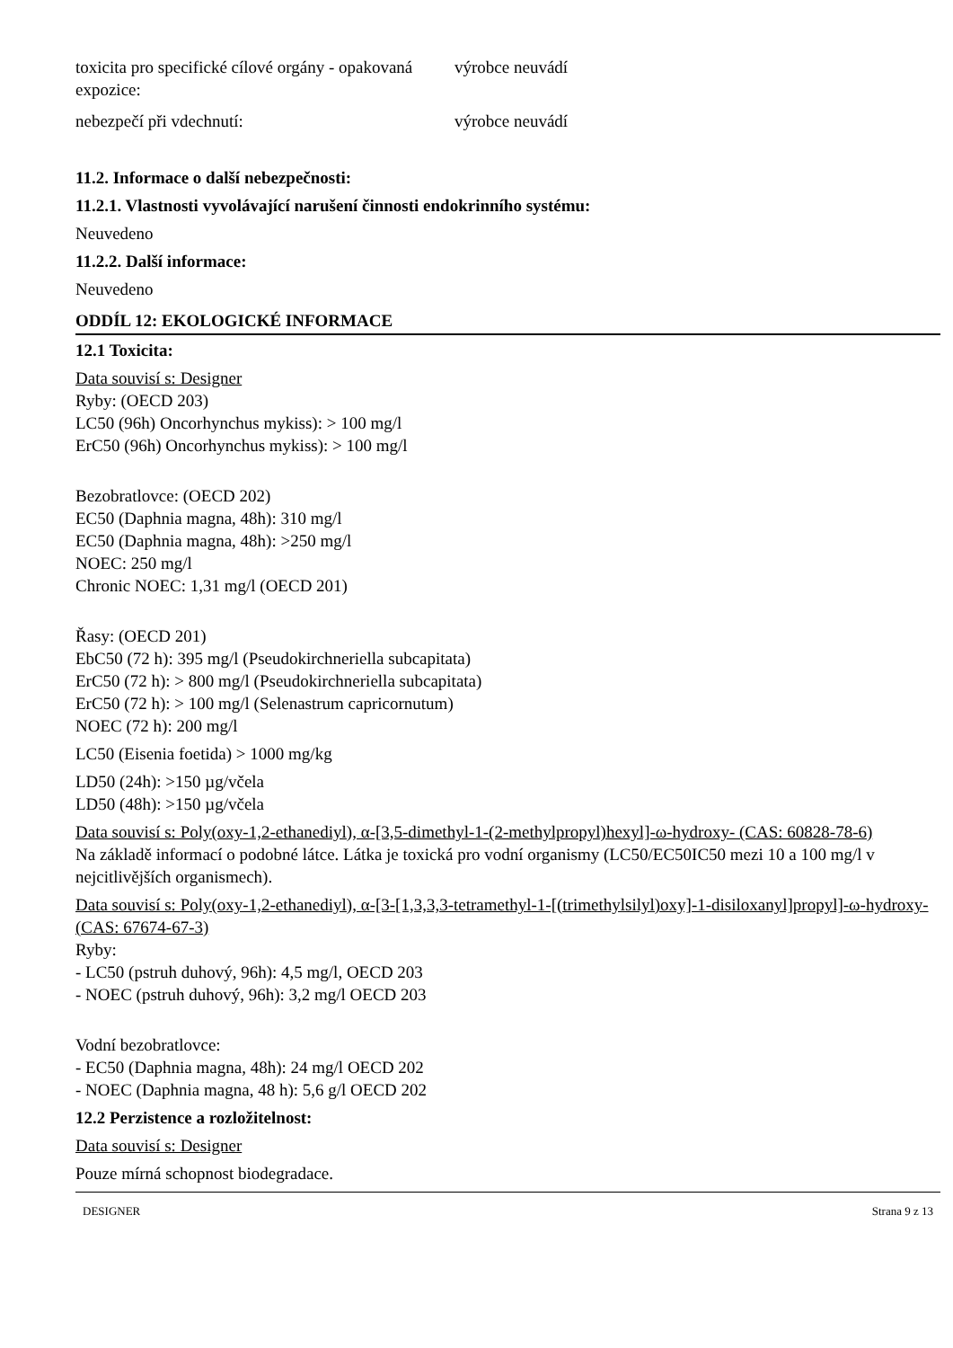toxicita pro specifické cílové orgány - opakovaná expozice:
výrobce neuvádí
nebezpečí při vdechnutí: výrobce neuvádí
11.2. Informace o další nebezpečnosti:
11.2.1. Vlastnosti vyvolávající narušení činnosti endokrinního systému:
Neuvedeno
11.2.2. Další informace:
Neuvedeno
ODDÍL 12: EKOLOGICKÉ INFORMACE
12.1 Toxicita:
Data souvisí s: Designer
Ryby: (OECD 203)
LC50 (96h) Oncorhynchus mykiss): > 100 mg/l
ErC50 (96h) Oncorhynchus mykiss): > 100 mg/l
Bezobratlovce: (OECD 202)
EC50 (Daphnia magna, 48h): 310 mg/l
EC50 (Daphnia magna, 48h): >250 mg/l
NOEC: 250 mg/l
Chronic NOEC: 1,31 mg/l (OECD 201)
Řasy: (OECD 201)
EbC50 (72 h): 395 mg/l (Pseudokirchneriella subcapitata)
ErC50 (72 h): > 800 mg/l (Pseudokirchneriella subcapitata)
ErC50 (72 h): > 100 mg/l (Selenastrum capricornutum)
NOEC (72 h): 200 mg/l
LC50 (Eisenia foetida) > 1000 mg/kg
LD50 (24h): >150 µg/včela
LD50 (48h): >150 µg/včela
Data souvisí s: Poly(oxy-1,2-ethanediyl), α-[3,5-dimethyl-1-(2-methylpropyl)hexyl]-ω-hydroxy- (CAS: 60828-78-6)
Na základě informací o podobné látce. Látka je toxická pro vodní organismy (LC50/EC50IC50 mezi 10 a 100 mg/l v nejcitlivějších organismech).
Data souvisí s: Poly(oxy-1,2-ethanediyl), α-[3-[1,3,3,3-tetramethyl-1-[(trimethylsilyl)oxy]-1-disiloxanyl]propyl]-ω-hydroxy- (CAS: 67674-67-3)
Ryby:
- LC50 (pstruh duhový, 96h): 4,5 mg/l, OECD 203
- NOEC (pstruh duhový, 96h): 3,2 mg/l OECD 203
Vodní bezobratlovce:
- EC50 (Daphnia magna, 48h): 24 mg/l OECD 202
- NOEC (Daphnia magna, 48 h): 5,6 g/l OECD 202
12.2 Perzistence a rozložitelnost:
Data souvisí s: Designer
Pouze mírná schopnost biodegradace.
DESIGNER Strana 9 z 13